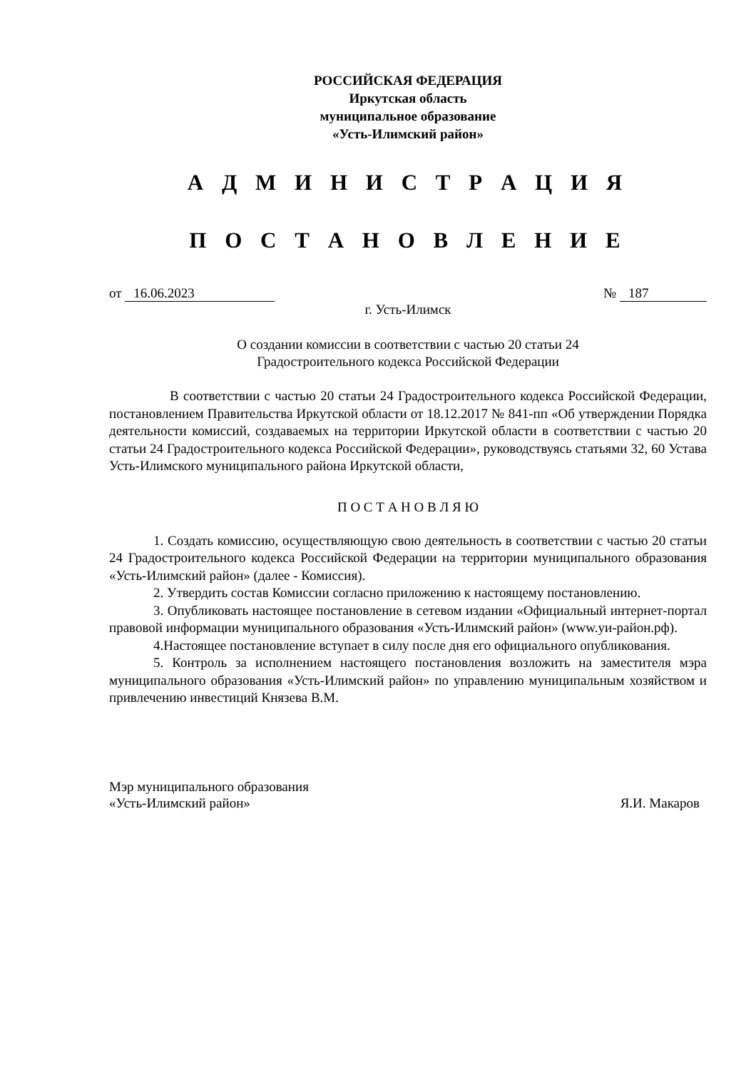РОССИЙСКАЯ ФЕДЕРАЦИЯ
Иркутская область
муниципальное образование
«Усть-Илимский район»
А Д М И Н И С Т Р А Ц И Я
П О С Т А Н О В Л Е Н И Е
от 16.06.2023 № 187
г. Усть-Илимск
О создании комиссии в соответствии с частью 20 статьи 24
Градостроительного кодекса Российской Федерации
В соответствии с частью 20 статьи 24 Градостроительного кодекса Российской Федерации, постановлением Правительства Иркутской области от 18.12.2017 № 841-пп «Об утверждении Порядка деятельности комиссий, создаваемых на территории Иркутской области в соответствии с частью 20 статьи 24 Градостроительного кодекса Российской Федерации», руководствуясь статьями 32, 60 Устава Усть-Илимского муниципального района Иркутской области,
П О С Т А Н О В Л Я Ю
1. Создать комиссию, осуществляющую свою деятельность в соответствии с частью 20 статьи 24 Градостроительного кодекса Российской Федерации на территории муниципального образования «Усть-Илимский район» (далее - Комиссия).
2. Утвердить состав Комиссии согласно приложению к настоящему постановлению.
3. Опубликовать настоящее постановление в сетевом издании «Официальный интернет-портал правовой информации муниципального образования «Усть-Илимский район» (www.уи-район.рф).
4.Настоящее постановление вступает в силу после дня его официального опубликования.
5. Контроль за исполнением настоящего постановления возложить на заместителя мэра муниципального образования «Усть-Илимский район» по управлению муниципальным хозяйством и привлечению инвестиций Князева В.М.
Мэр муниципального образования
«Усть-Илимский район» Я.И. Макаров